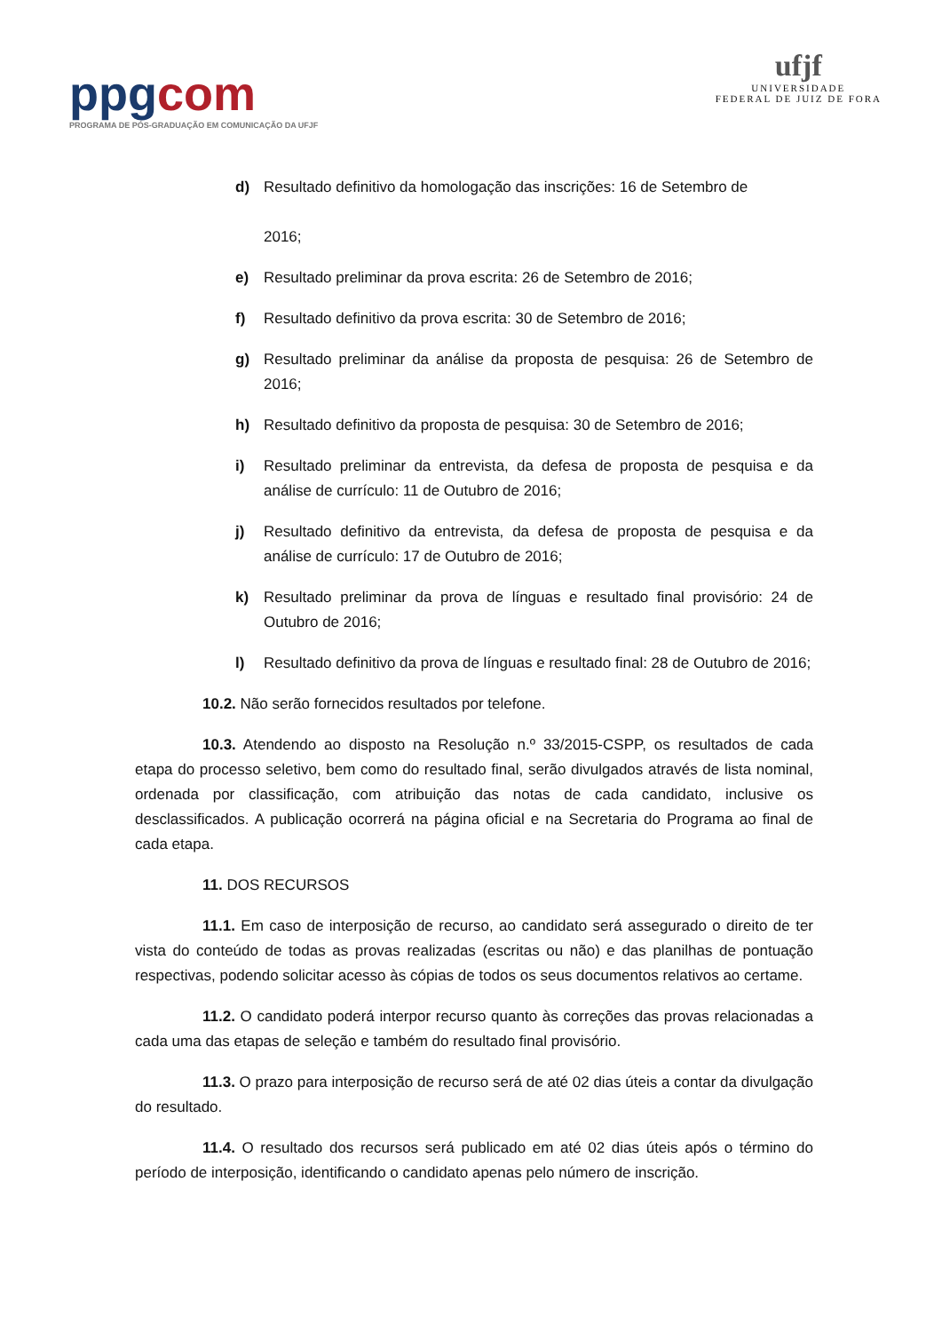ppgcom
PROGRAMA DE PÓS-GRADUAÇÃO EM COMUNICAÇÃO DA UFJF
ufjf
UNIVERSIDADE
FEDERAL DE JUIZ DE FORA
d) Resultado definitivo da homologação das inscrições: 16 de Setembro de
2016;
e) Resultado preliminar da prova escrita: 26 de Setembro de 2016;
f) Resultado definitivo da prova escrita: 30 de Setembro de 2016;
g) Resultado preliminar da análise da proposta de pesquisa: 26 de Setembro de 2016;
h) Resultado definitivo da proposta de pesquisa: 30 de Setembro de 2016;
i) Resultado preliminar da entrevista, da defesa de proposta de pesquisa e da análise de currículo: 11 de Outubro de 2016;
j) Resultado definitivo da entrevista, da defesa de proposta de pesquisa e da análise de currículo: 17 de Outubro de 2016;
k) Resultado preliminar da prova de línguas e resultado final provisório: 24 de Outubro de 2016;
l) Resultado definitivo da prova de línguas e resultado final: 28 de Outubro de 2016;
10.2. Não serão fornecidos resultados por telefone.
10.3. Atendendo ao disposto na Resolução n.º 33/2015-CSPP, os resultados de cada etapa do processo seletivo, bem como do resultado final, serão divulgados através de lista nominal, ordenada por classificação, com atribuição das notas de cada candidato, inclusive os desclassificados. A publicação ocorrerá na página oficial e na Secretaria do Programa ao final de cada etapa.
11. DOS RECURSOS
11.1. Em caso de interposição de recurso, ao candidato será assegurado o direito de ter vista do conteúdo de todas as provas realizadas (escritas ou não) e das planilhas de pontuação respectivas, podendo solicitar acesso às cópias de todos os seus documentos relativos ao certame.
11.2. O candidato poderá interpor recurso quanto às correções das provas relacionadas a cada uma das etapas de seleção e também do resultado final provisório.
11.3. O prazo para interposição de recurso será de até 02 dias úteis a contar da divulgação do resultado.
11.4. O resultado dos recursos será publicado em até 02 dias úteis após o término do período de interposição, identificando o candidato apenas pelo número de inscrição.